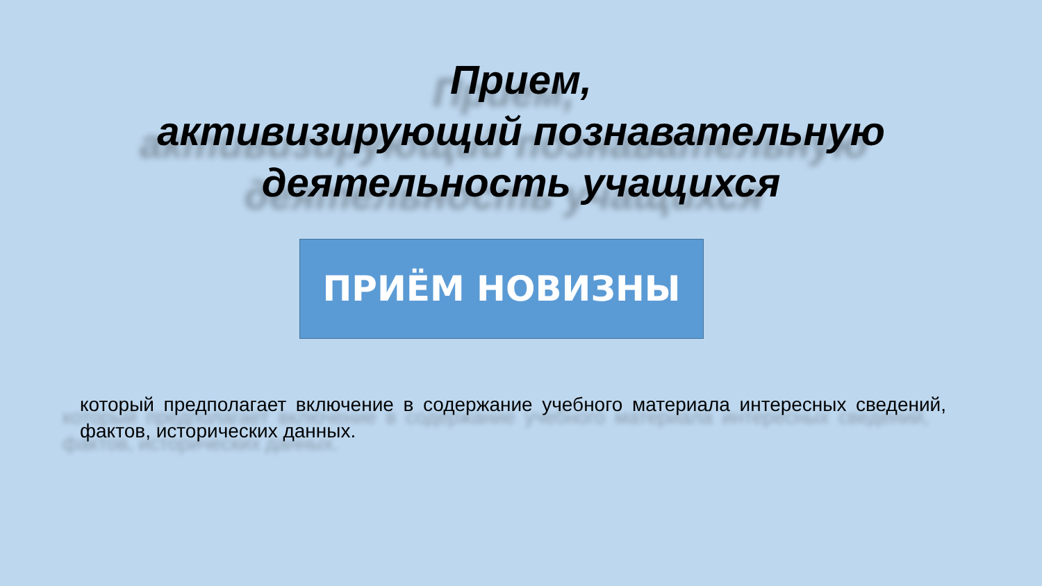Прием,
активизирующий познавательную
деятельность учащихся
ПРИЁМ НОВИЗНЫ
который предполагает включение в содержание учебного материала интересных сведений, фактов, исторических данных.